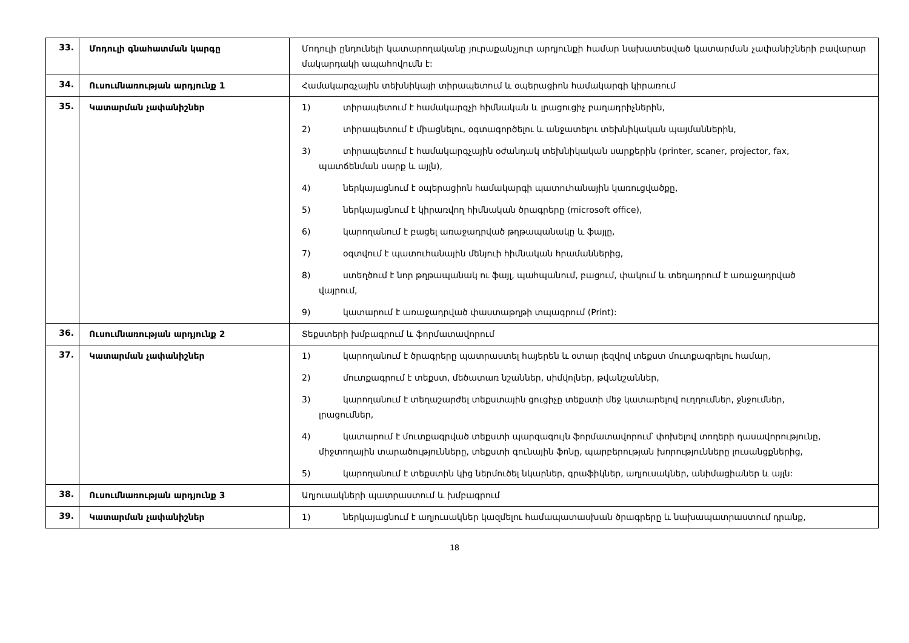| 33. | Մոդուլի գնահատման կարգը | Մոդուլի ընդունելի կատարողականը յուրաքանչյուր արդյունքի համար նախատեսված կատարման չափանիշների բավարար մակարդակի ապահովումն է: |
| 34. | Ուսումնառության արդյունք 1 | Համակարգչային տեխնիկայի տիրապետում և օպերացիոն համակարգի կիրառում |
| 35. | Կատարման չափանիշներ | 1) տիրապետում է համակարգչի հիմնական և լրացուցիչ բաղադրիչներին, 2) տիրապետում է միացնելու, օգտագործելու և անջատելու տեխնիկական պայմաններին, 3) տիրապետում է համակարգչային օժանդակ տեխնիկական սարքերին (printer, scaner, projector, fax, պատճենման սարք և այլն), 4) ներկայացնում է օպերացիոն համակարգի պատուհանային կառուցվածքը, 5) ներկայացնում է կիրառվող հիմնական ծրագրերը (microsoft office), 6) կարողանում է բացել առաջադրված թղթապանակը և ֆայլը, 7) օգտվում է պատուհանային մենյուի հիմնական հրամաններից, 8) ստեղծում է նոր թղթապանակ ու ֆայլ, պահպանում, բացում, փակում և տեղադրում է առաջադրված վայրում, 9) կատարում է առաջադրված փաստաթղթի տպագրում (Print): |
| 36. | Ուսումնառության արդյունք 2 | Տեքստերի խմբագրում և ֆորմատավորում |
| 37. | Կատարման չափանիշներ | 1) կարողանում է ծրագրերը պատրաստել հայերեն և օտար լեզվով տեքստ մուտքագրելու համար, 2) մուտքագրում է տեքստ, մեծատառ նշաններ, սիմվոլներ, թվանշաններ, 3) կարողանում է տեղաշարժել տեքստային ցուցիչը տեքստի մեջ կատարելով ուղղումներ, ջնջումներ, լրացումներ, 4) կատարում է մուտքագրված տեքստի պարզագույն ֆորմատավորում՝ փոխելով տողերի դասավորությունը, միջտողային տարածությունները, տեքստի գունային ֆոնը, պարբերության խորությունները լուսանցքներից, 5) կարողանում է տեքստին կից ներմուծել նկարներ, գրաֆիկներ, աղյուսակներ, անիմացիաներ և այլն: |
| 38. | Ուսումնառության արդյունք 3 | Աղյուսակների պատրաստում և խմբագրում |
| 39. | Կատարման չափանիշներ | 1) ներկայացնում է աղյուսակներ կազմելու համապատասխան ծրագրերը և նախապատրաստում դրանք, |
18